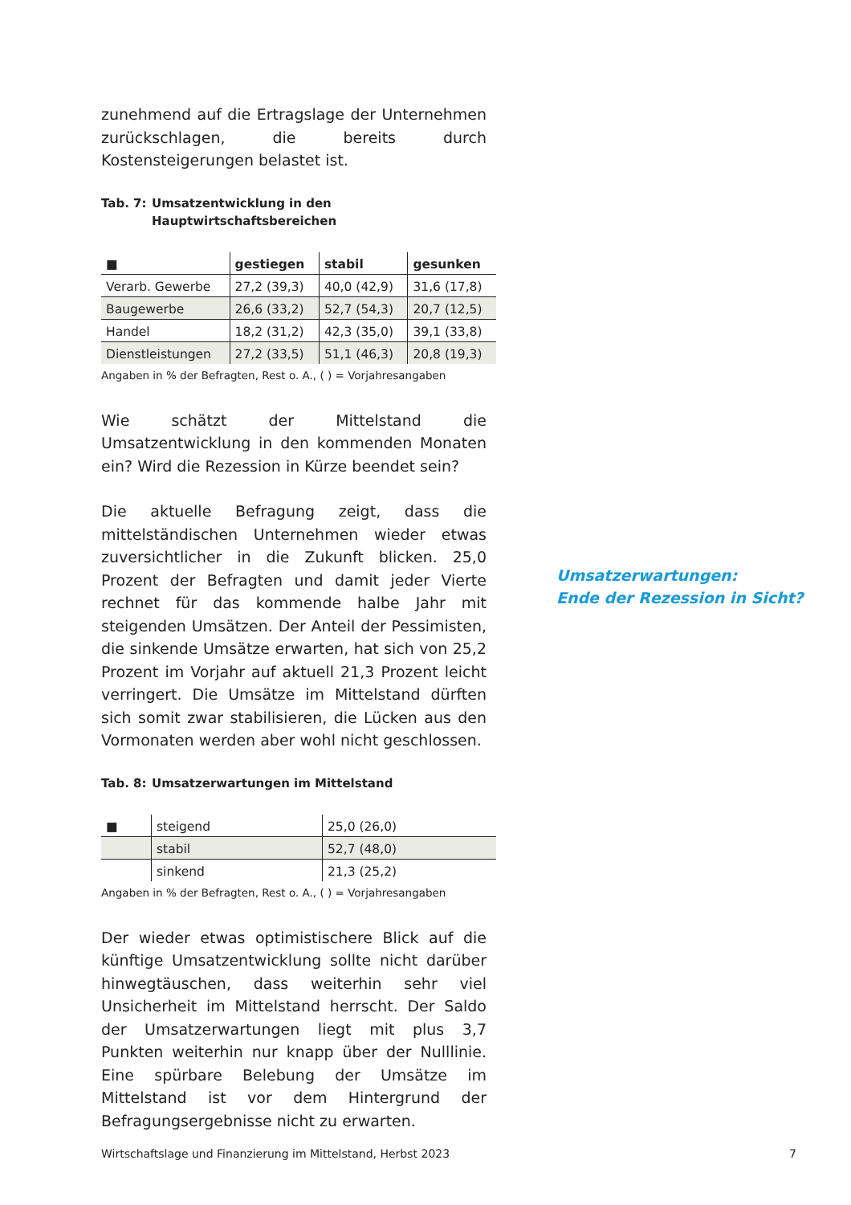zunehmend auf die Ertragslage der Unternehmen zurückschlagen, die bereits durch Kostensteigerungen belastet ist.
Tab. 7: Umsatzentwicklung in den
Hauptwirtschaftsbereichen
| ■ | gestiegen | stabil | gesunken |
| --- | --- | --- | --- |
| Verarb. Gewerbe | 27,2 (39,3) | 40,0 (42,9) | 31,6 (17,8) |
| Baugewerbe | 26,6 (33,2) | 52,7 (54,3) | 20,7 (12,5) |
| Handel | 18,2 (31,2) | 42,3 (35,0) | 39,1 (33,8) |
| Dienstleistungen | 27,2 (33,5) | 51,1 (46,3) | 20,8 (19,3) |
Angaben in % der Befragten, Rest o. A., ( ) = Vorjahresangaben
Wie schätzt der Mittelstand die Umsatzentwicklung in den kommenden Monaten ein? Wird die Rezession in Kürze beendet sein?
Die aktuelle Befragung zeigt, dass die mittelständischen Unternehmen wieder etwas zuversichtlicher in die Zukunft blicken. 25,0 Prozent der Befragten und damit jeder Vierte rechnet für das kommende halbe Jahr mit steigenden Umsätzen. Der Anteil der Pessimisten, die sinkende Umsätze erwarten, hat sich von 25,2 Prozent im Vorjahr auf aktuell 21,3 Prozent leicht verringert. Die Umsätze im Mittelstand dürften sich somit zwar stabilisieren, die Lücken aus den Vormonaten werden aber wohl nicht geschlossen.
Tab. 8: Umsatzerwartungen im Mittelstand
| ■ | steigend | 25,0 (26,0) |
| | stabil | 52,7 (48,0) |
| | sinkend | 21,3 (25,2) |
Angaben in % der Befragten, Rest o. A., ( ) = Vorjahresangaben
Der wieder etwas optimistischere Blick auf die künftige Umsatzentwicklung sollte nicht darüber hinwegtäuschen, dass weiterhin sehr viel Unsicherheit im Mittelstand herrscht. Der Saldo der Umsatzerwartungen liegt mit plus 3,7 Punkten weiterhin nur knapp über der Nulllinie. Eine spürbare Belebung der Umsätze im Mittelstand ist vor dem Hintergrund der Befragungsergebnisse nicht zu erwarten.
Umsatzerwartungen:
Ende der Rezession in Sicht?
Wirtschaftslage und Finanzierung im Mittelstand, Herbst 2023 7